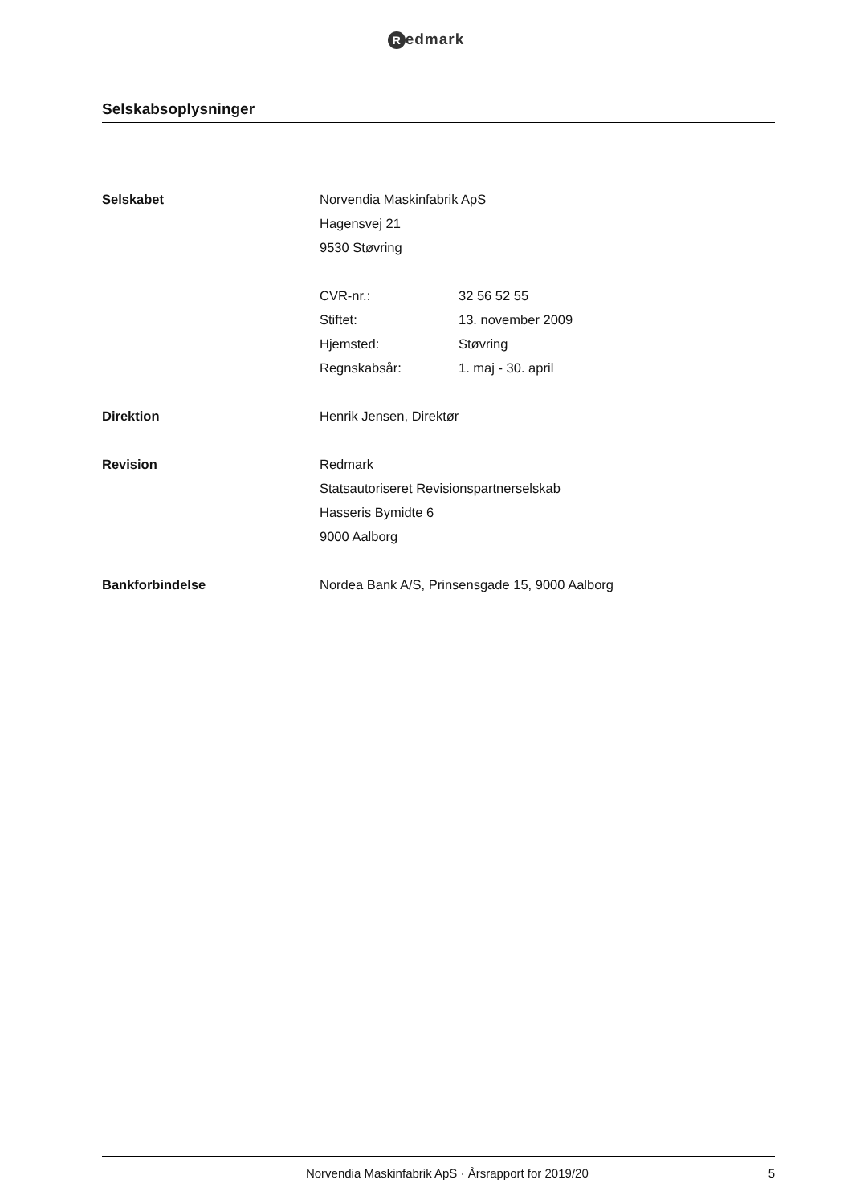Redmark
Selskabsoplysninger
Selskabet Norvendia Maskinfabrik ApS
Hagensvej 21
9530 Støvring
CVR-nr.: 32 56 52 55
Stiftet: 13. november 2009
Hjemsted: Støvring
Regnskabsår: 1. maj - 30. april
Direktion Henrik Jensen, Direktør
Revision Redmark
Statsautoriseret Revisionspartnerselskab
Hasseris Bymidte 6
9000 Aalborg
Bankforbindelse Nordea Bank A/S, Prinsensgade 15, 9000 Aalborg
Norvendia Maskinfabrik ApS · Årsrapport for 2019/20
5